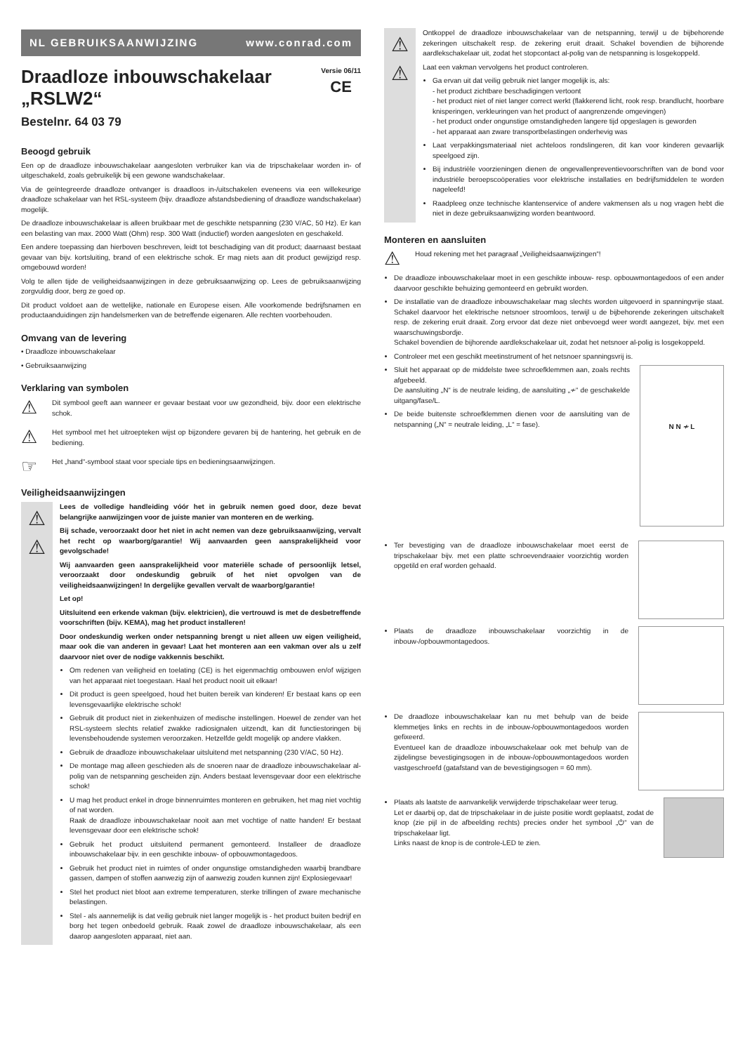NL GEBRUIKSAANWIJZING www.conrad.com
Draadloze inbouwschakelaar
„RSLW2“
Versie 06/11
CE
Bestelnr. 64 03 79
Beoogd gebruik
Een op de draadloze inbouwschakelaar aangesloten verbruiker kan via de tripschakelaar worden in- of uitgeschakeld, zoals gebruikelijk bij een gewone wandschakelaar.
Via de geïntegreerde draadloze ontvanger is draadloos in-/uitschakelen eveneens via een willekeurige draadloze schakelaar van het RSL-systeem (bijv. draadloze afstandsbediening of draadloze wandschakelaar) mogelijk.
De draadloze inbouwschakelaar is alleen bruikbaar met de geschikte netspanning (230 V/AC, 50 Hz). Er kan een belasting van max. 2000 Watt (Ohm) resp. 300 Watt (inductief) worden aangesloten en geschakeld.
Een andere toepassing dan hierboven beschreven, leidt tot beschadiging van dit product; daarnaast bestaat gevaar van bijv. kortsluiting, brand of een elektrische schok. Er mag niets aan dit product gewijzigd resp. omgebouwd worden!
Volg te allen tijde de veiligheidsaanwijzingen in deze gebruiksaanwijzing op. Lees de gebruiksaanwijzing zorgvuldig door, berg ze goed op.
Dit product voldoet aan de wettelijke, nationale en Europese eisen. Alle voorkomende bedrijfsnamen en productaanduidingen zijn handelsmerken van de betreffende eigenaren. Alle rechten voorbehouden.
Omvang van de levering
• Draadloze inbouwschakelaar
• Gebruiksaanwijzing
Verklaring van symbolen
⚠
Dit symbool geeft aan wanneer er gevaar bestaat voor uw gezondheid, bijv. door een elektrische schok.
⚠
Het symbool met het uitroepteken wijst op bijzondere gevaren bij de hantering, het gebruik en de bediening.
☞
Het „hand“-symbool staat voor speciale tips en bedieningsaanwijzingen.
Veiligheidsaanwijzingen
⚠
⚠
Lees de volledige handleiding vóór het in gebruik nemen goed door, deze bevat belangrijke aanwijzingen voor de juiste manier van monteren en de werking.
Bij schade, veroorzaakt door het niet in acht nemen van deze gebruiksaanwijzing, vervalt het recht op waarborg/garantie! Wij aanvaarden geen aansprakelijkheid voor gevolgschade!
Wij aanvaarden geen aansprakelijkheid voor materiële schade of persoonlijk letsel, veroorzaakt door ondeskundig gebruik of het niet opvolgen van de veiligheidsaanwijzingen! In dergelijke gevallen vervalt de waarborg/garantie!
Let op!
Uitsluitend een erkende vakman (bijv. elektricien), die vertrouwd is met de desbetreffende voorschriften (bijv. KEMA), mag het product installeren!
Door ondeskundig werken onder netspanning brengt u niet alleen uw eigen veiligheid, maar ook die van anderen in gevaar! Laat het monteren aan een vakman over als u zelf daarvoor niet over de nodige vakkennis beschikt.
Om redenen van veiligheid en toelating (CE) is het eigenmachtig ombouwen en/of wijzigen van het apparaat niet toegestaan. Haal het product nooit uit elkaar!
Dit product is geen speelgoed, houd het buiten bereik van kinderen! Er bestaat kans op een levensgevaarlijke elektrische schok!
Gebruik dit product niet in ziekenhuizen of medische instellingen. Hoewel de zender van het RSL-systeem slechts relatief zwakke radiosignalen uitzendt, kan dit functiestoringen bij levensbehoudende systemen veroorzaken. Hetzelfde geldt mogelijk op andere vlakken.
Gebruik de draadloze inbouwschakelaar uitsluitend met netspanning (230 V/AC, 50 Hz).
De montage mag alleen geschieden als de snoeren naar de draadloze inbouwschakelaar al-polig van de netspanning gescheiden zijn. Anders bestaat levensgevaar door een elektrische schok!
U mag het product enkel in droge binnenruimtes monteren en gebruiken, het mag niet vochtig of nat worden.
Raak de draadloze inbouwschakelaar nooit aan met vochtige of natte handen! Er bestaat levensgevaar door een elektrische schok!
Gebruik het product uitsluitend permanent gemonteerd. Installeer de draadloze inbouwschakelaar bijv. in een geschikte inbouw- of opbouwmontagedoos.
Gebruik het product niet in ruimtes of onder ongunstige omstandigheden waarbij brandbare gassen, dampen of stoffen aanwezig zijn of aanwezig zouden kunnen zijn! Explosiegevaar!
Stel het product niet bloot aan extreme temperaturen, sterke trillingen of zware mechanische belastingen.
Stel - als aannemelijk is dat veilig gebruik niet langer mogelijk is - het product buiten bedrijf en borg het tegen onbedoeld gebruik. Raak zowel de draadloze inbouwschakelaar, als een daarop aangesloten apparaat, niet aan.
⚠
⚠
Ontkoppel de draadloze inbouwschakelaar van de netspanning, terwijl u de bijbehorende zekeringen uitschakelt resp. de zekering eruit draait. Schakel bovendien de bijhorende aardlekschakelaar uit, zodat het stopcontact al-polig van de netspanning is losgekoppeld.
Laat een vakman vervolgens het product controleren.
Ga ervan uit dat veilig gebruik niet langer mogelijk is, als:
- het product zichtbare beschadigingen vertoont
- het product niet of niet langer correct werkt (flakkerend licht, rook resp. brandlucht, hoorbare knisperingen, verkleuringen van het product of aangrenzende omgevingen)
- het product onder ongunstige omstandigheden langere tijd opgeslagen is geworden
- het apparaat aan zware transportbelastingen onderhevig was
Laat verpakkingsmateriaal niet achteloos rondslingeren, dit kan voor kinderen gevaarlijk speelgoed zijn.
Bij industriële voorzieningen dienen de ongevallenpreventievoorschriften van de bond voor industriële beroepscoöperaties voor elektrische installaties en bedrijfsmiddelen te worden nageleefd!
Raadpleeg onze technische klantenservice of andere vakmensen als u nog vragen hebt die niet in deze gebruiksaanwijzing worden beantwoord.
Monteren en aansluiten
⚠
Houd rekening met het paragraaf „Veiligheidsaanwijzingen“!
De draadloze inbouwschakelaar moet in een geschikte inbouw- resp. opbouwmontagedoos of een ander daarvoor geschikte behuizing gemonteerd en gebruikt worden.
De installatie van de draadloze inbouwschakelaar mag slechts worden uitgevoerd in spanningvrije staat. Schakel daarvoor het elektrische netsnoer stroomloos, terwijl u de bijbehorende zekeringen uitschakelt resp. de zekering eruit draait. Zorg ervoor dat deze niet onbevoegd weer wordt aangezet, bijv. met een waarschuwingsbordje.
Schakel bovendien de bijhorende aardlekschakelaar uit, zodat het netsnoer al-polig is losgekoppeld.
Controleer met een geschikt meetinstrument of het netsnoer spanningsvrij is.
N N ≁ L
Sluit het apparaat op de middelste twee schroefklemmen aan, zoals rechts afgebeeld.
De aansluiting „N“ is de neutrale leiding, de aansluiting „≁“ de geschakelde uitgang/fase/L.
De beide buitenste schroefklemmen dienen voor de aansluiting van de netspanning („N“ = neutrale leiding, „L“ = fase).
Ter bevestiging van de draadloze inbouwschakelaar moet eerst de tripschakelaar bijv. met een platte schroevendraaier voorzichtig worden opgetild en eraf worden gehaald.
Plaats de draadloze inbouwschakelaar voorzichtig in de inbouw-/opbouwmontagedoos.
De draadloze inbouwschakelaar kan nu met behulp van de beide klemmetjes links en rechts in de inbouw-/opbouwmontagedoos worden gefixeerd.
Eventueel kan de draadloze inbouwschakelaar ook met behulp van de zijdelingse bevestigingsogen in de inbouw-/opbouwmontagedoos worden vastgeschroefd (gatafstand van de bevestigingsogen = 60 mm).
Plaats als laatste de aanvankelijk verwijderde tripschakelaar weer terug.
Let er daarbij op, dat de tripschakelaar in de juiste positie wordt geplaatst, zodat de knop (zie pijl in de afbeelding rechts) precies onder het symbool „⏻“ van de tripschakelaar ligt.
Links naast de knop is de controle-LED te zien.